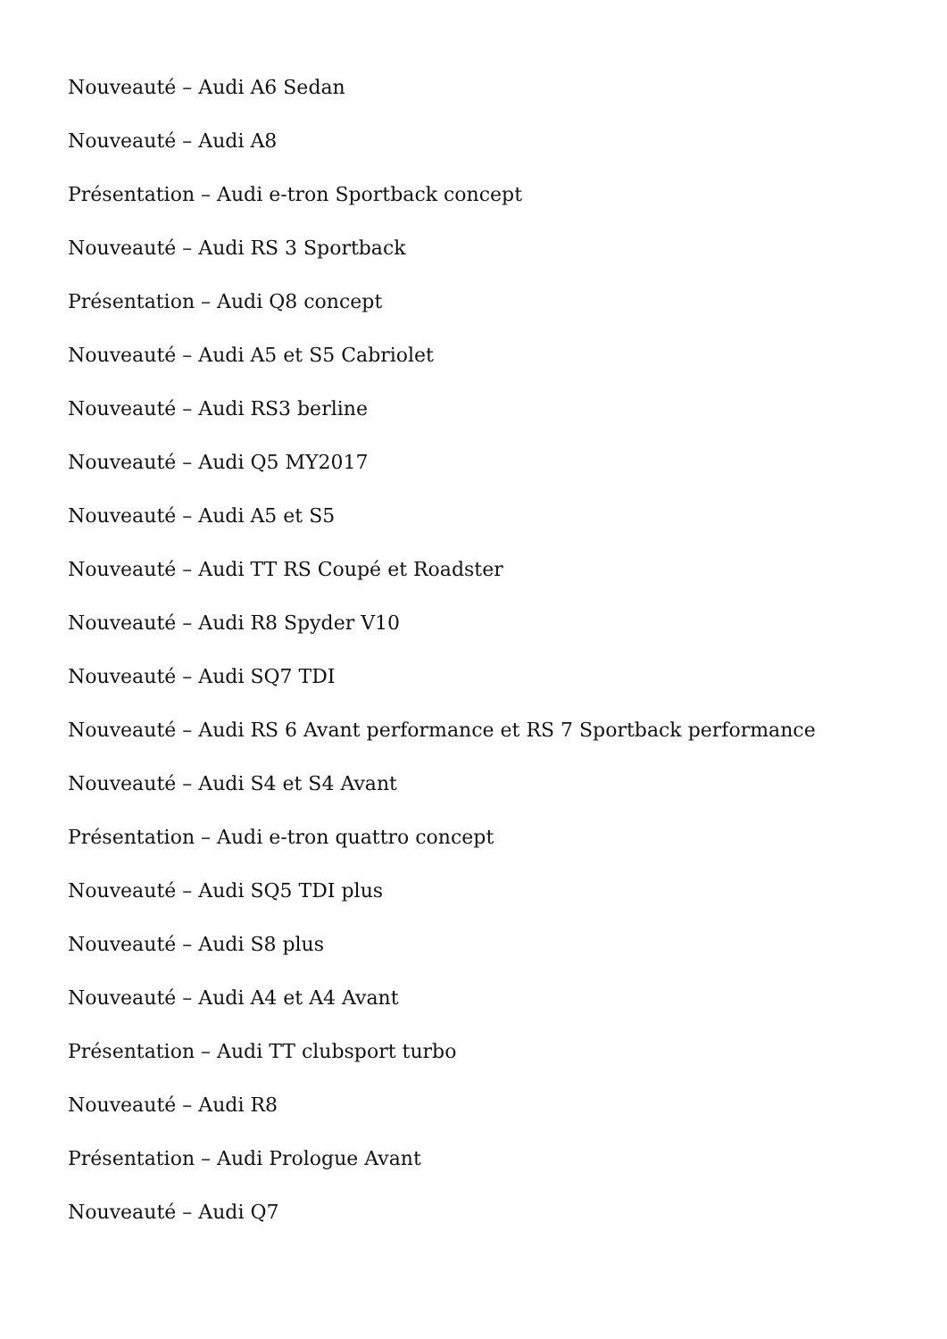Nouveauté – Audi A6 Sedan
Nouveauté – Audi A8
Présentation – Audi e-tron Sportback concept
Nouveauté – Audi RS 3 Sportback
Présentation – Audi Q8 concept
Nouveauté – Audi A5 et S5 Cabriolet
Nouveauté – Audi RS3 berline
Nouveauté – Audi Q5 MY2017
Nouveauté – Audi A5 et S5
Nouveauté – Audi TT RS Coupé et Roadster
Nouveauté – Audi R8 Spyder V10
Nouveauté – Audi SQ7 TDI
Nouveauté – Audi RS 6 Avant performance et RS 7 Sportback performance
Nouveauté – Audi S4 et S4 Avant
Présentation – Audi e-tron quattro concept
Nouveauté – Audi SQ5 TDI plus
Nouveauté – Audi S8 plus
Nouveauté – Audi A4 et A4 Avant
Présentation – Audi TT clubsport turbo
Nouveauté – Audi R8
Présentation – Audi Prologue Avant
Nouveauté – Audi Q7